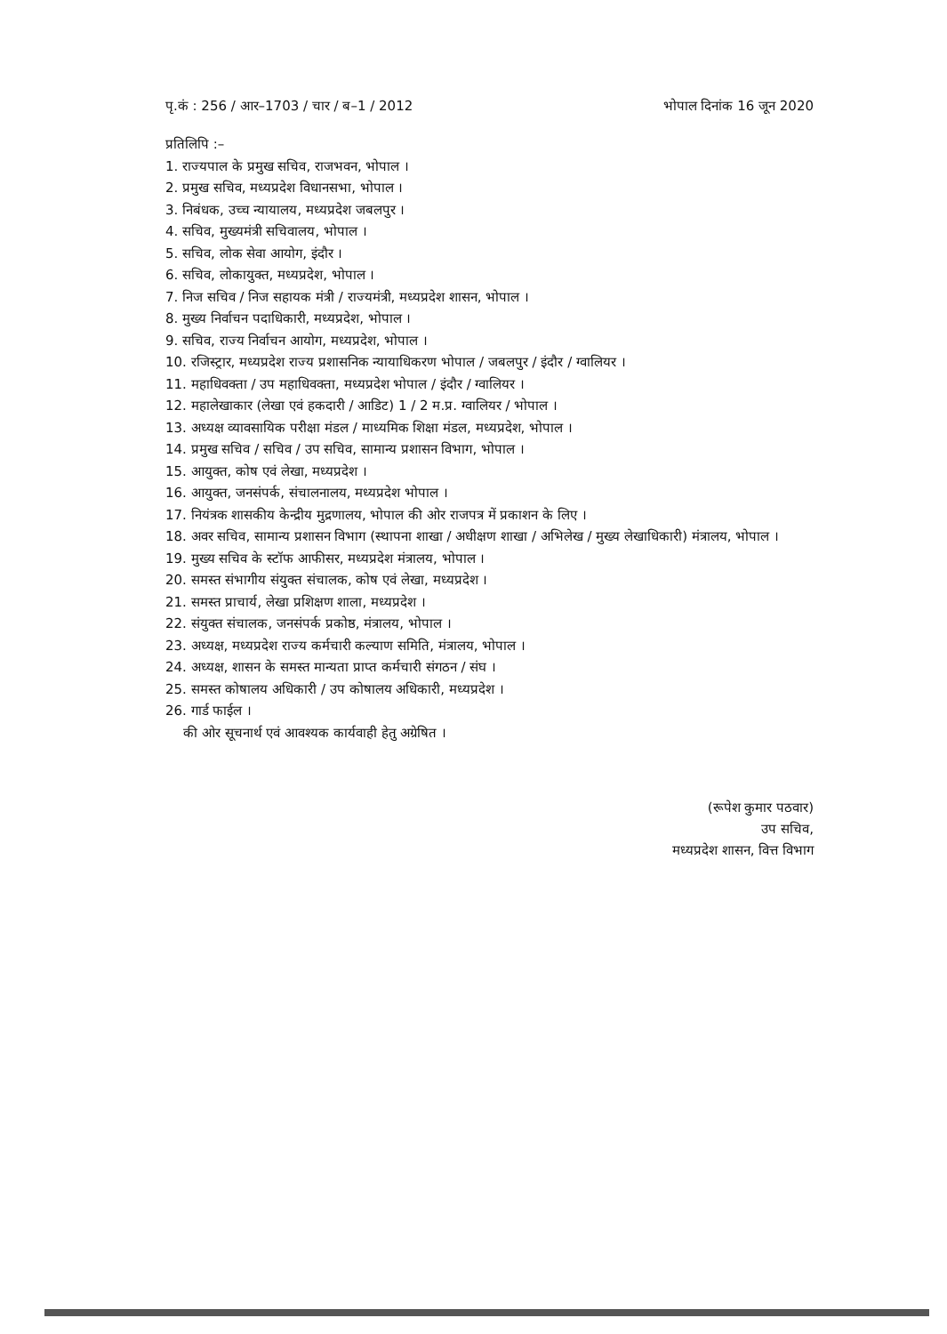पृ.कं : 256 / आर–1703 / चार / ब–1 / 2012 भोपाल दिनांक 16 जून 2020
प्रतिलिपि :–
1. राज्यपाल के प्रमुख सचिव, राजभवन, भोपाल ।
2. प्रमुख सचिव, मध्यप्रदेश विधानसभा, भोपाल ।
3. निबंधक, उच्च न्यायालय, मध्यप्रदेश जबलपुर ।
4. सचिव, मुख्यमंत्री सचिवालय, भोपाल ।
5. सचिव, लोक सेवा आयोग, इंदौर ।
6. सचिव, लोकायुक्त, मध्यप्रदेश, भोपाल ।
7. निज सचिव / निज सहायक मंत्री / राज्यमंत्री, मध्यप्रदेश शासन, भोपाल ।
8. मुख्य निर्वाचन पदाधिकारी, मध्यप्रदेश, भोपाल ।
9. सचिव, राज्य निर्वाचन आयोग, मध्यप्रदेश, भोपाल ।
10. रजिस्ट्रार, मध्यप्रदेश राज्य प्रशासनिक न्यायाधिकरण भोपाल / जबलपुर / इंदौर / ग्वालियर ।
11. महाधिवक्ता / उप महाधिवक्ता, मध्यप्रदेश भोपाल / इंदौर / ग्वालियर ।
12. महालेखाकार (लेखा एवं हकदारी / आडिट) 1 / 2 म.प्र. ग्वालियर / भोपाल ।
13. अध्यक्ष व्यावसायिक परीक्षा मंडल / माध्यमिक शिक्षा मंडल, मध्यप्रदेश, भोपाल ।
14. प्रमुख सचिव / सचिव / उप सचिव, सामान्य प्रशासन विभाग, भोपाल ।
15. आयुक्त, कोष एवं लेखा, मध्यप्रदेश ।
16. आयुक्त, जनसंपर्क, संचालनालय, मध्यप्रदेश भोपाल ।
17. नियंत्रक शासकीय केन्द्रीय मुद्रणालय, भोपाल की ओर राजपत्र में प्रकाशन के लिए ।
18. अवर सचिव, सामान्य प्रशासन विभाग (स्थापना शाखा / अधीक्षण शाखा / अभिलेख / मुख्य लेखाधिकारी) मंत्रालय, भोपाल ।
19. मुख्य सचिव के स्टॉफ आफीसर, मध्यप्रदेश मंत्रालय, भोपाल ।
20. समस्त संभागीय संयुक्त संचालक, कोष एवं लेखा, मध्यप्रदेश ।
21. समस्त प्राचार्य, लेखा प्रशिक्षण शाला, मध्यप्रदेश ।
22. संयुक्त संचालक, जनसंपर्क प्रकोष्ठ, मंत्रालय, भोपाल ।
23. अध्यक्ष, मध्यप्रदेश राज्य कर्मचारी कल्याण समिति, मंत्रालय, भोपाल ।
24. अध्यक्ष, शासन के समस्त मान्यता प्राप्त कर्मचारी संगठन / संघ ।
25. समस्त कोषालय अधिकारी / उप कोषालय अधिकारी, मध्यप्रदेश ।
26. गार्ड फाईल ।
की ओर सूचनार्थ एवं आवश्यक कार्यवाही हेतु अग्रेषित ।
(रूपेश कुमार पठवार)
उप सचिव,
मध्यप्रदेश शासन, वित्त विभाग